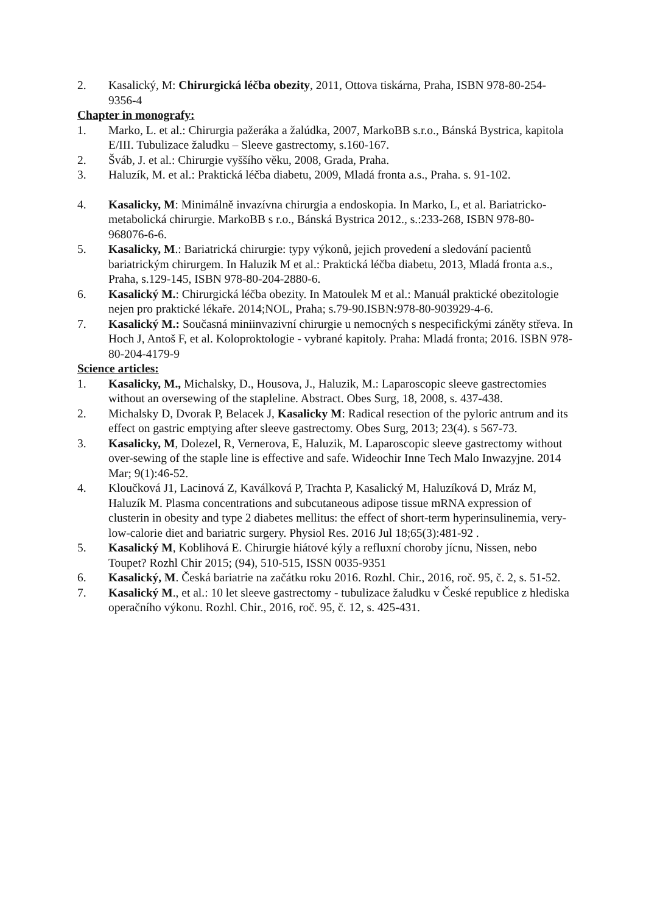2. Kasalický, M: Chirurgická léčba obezity, 2011, Ottova tiskárna, Praha, ISBN 978-80-254-9356-4
Chapter in monografy:
1. Marko, L. et al.: Chirurgia pažeráka a žalúdka, 2007, MarkoBB s.r.o., Bánská Bystrica, kapitola E/III. Tubulizace žaludku – Sleeve gastrectomy, s.160-167.
2. Šváb, J. et al.: Chirurgie vyššího věku, 2008, Grada, Praha.
3. Haluzík, M. et al.: Praktická léčba diabetu, 2009, Mladá fronta a.s., Praha. s. 91-102.
4. Kasalicky, M: Minimálně invazívna chirurgia a endoskopia. In Marko, L, et al. Bariatricko-metabolická chirurgie. MarkoBB s r.o., Bánská Bystrica 2012., s.:233-268, ISBN 978-80-968076-6-6.
5. Kasalicky, M.: Bariatrická chirurgie: typy výkonů, jejich provedení a sledování pacientů bariatrickým chirurgem. In Haluzik M et al.: Praktická léčba diabetu, 2013, Mladá fronta a.s., Praha, s.129-145, ISBN 978-80-204-2880-6.
6. Kasalický M.: Chirurgická léčba obezity. In Matoulek M et al.: Manuál praktické obezitologie nejen pro praktické lékaře. 2014;NOL, Praha; s.79-90.ISBN:978-80-903929-4-6.
7. Kasalický M.: Současná miniinvazivní chirurgie u nemocných s nespecifickými záněty střeva. In Hoch J, Antoš F, et al. Koloproktologie - vybrané kapitoly. Praha: Mladá fronta; 2016. ISBN 978-80-204-4179-9
Science articles:
1. Kasalicky, M., Michalsky, D., Housova, J., Haluzik, M.: Laparoscopic sleeve gastrectomies without an oversewing of the stapleline. Abstract. Obes Surg, 18, 2008, s. 437-438.
2. Michalsky D, Dvorak P, Belacek J, Kasalicky M: Radical resection of the pyloric antrum and its effect on gastric emptying after sleeve gastrectomy. Obes Surg, 2013; 23(4). s 567-73.
3. Kasalicky, M, Dolezel, R, Vernerova, E, Haluzik, M. Laparoscopic sleeve gastrectomy without over-sewing of the staple line is effective and safe. Wideochir Inne Tech Malo Inwazyjne. 2014 Mar; 9(1):46-52.
4. Kloučková J1, Lacinová Z, Kaválková P, Trachta P, Kasalický M, Haluzíková D, Mráz M, Haluzík M. Plasma concentrations and subcutaneous adipose tissue mRNA expression of clusterin in obesity and type 2 diabetes mellitus: the effect of short-term hyperinsulinemia, very-low-calorie diet and bariatric surgery. Physiol Res. 2016 Jul 18;65(3):481-92 .
5. Kasalický M, Koblihová E. Chirurgie hiátové kýly a refluxní choroby jícnu, Nissen, nebo Toupet? Rozhl Chir 2015; (94), 510-515, ISSN 0035-9351
6. Kasalický, M. Česká bariatrie na začátku roku 2016. Rozhl. Chir., 2016, roč. 95, č. 2, s. 51-52.
7. Kasalický M., et al.: 10 let sleeve gastrectomy - tubulizace žaludku v České republice z hlediska operačního výkonu. Rozhl. Chir., 2016, roč. 95, č. 12, s. 425-431.